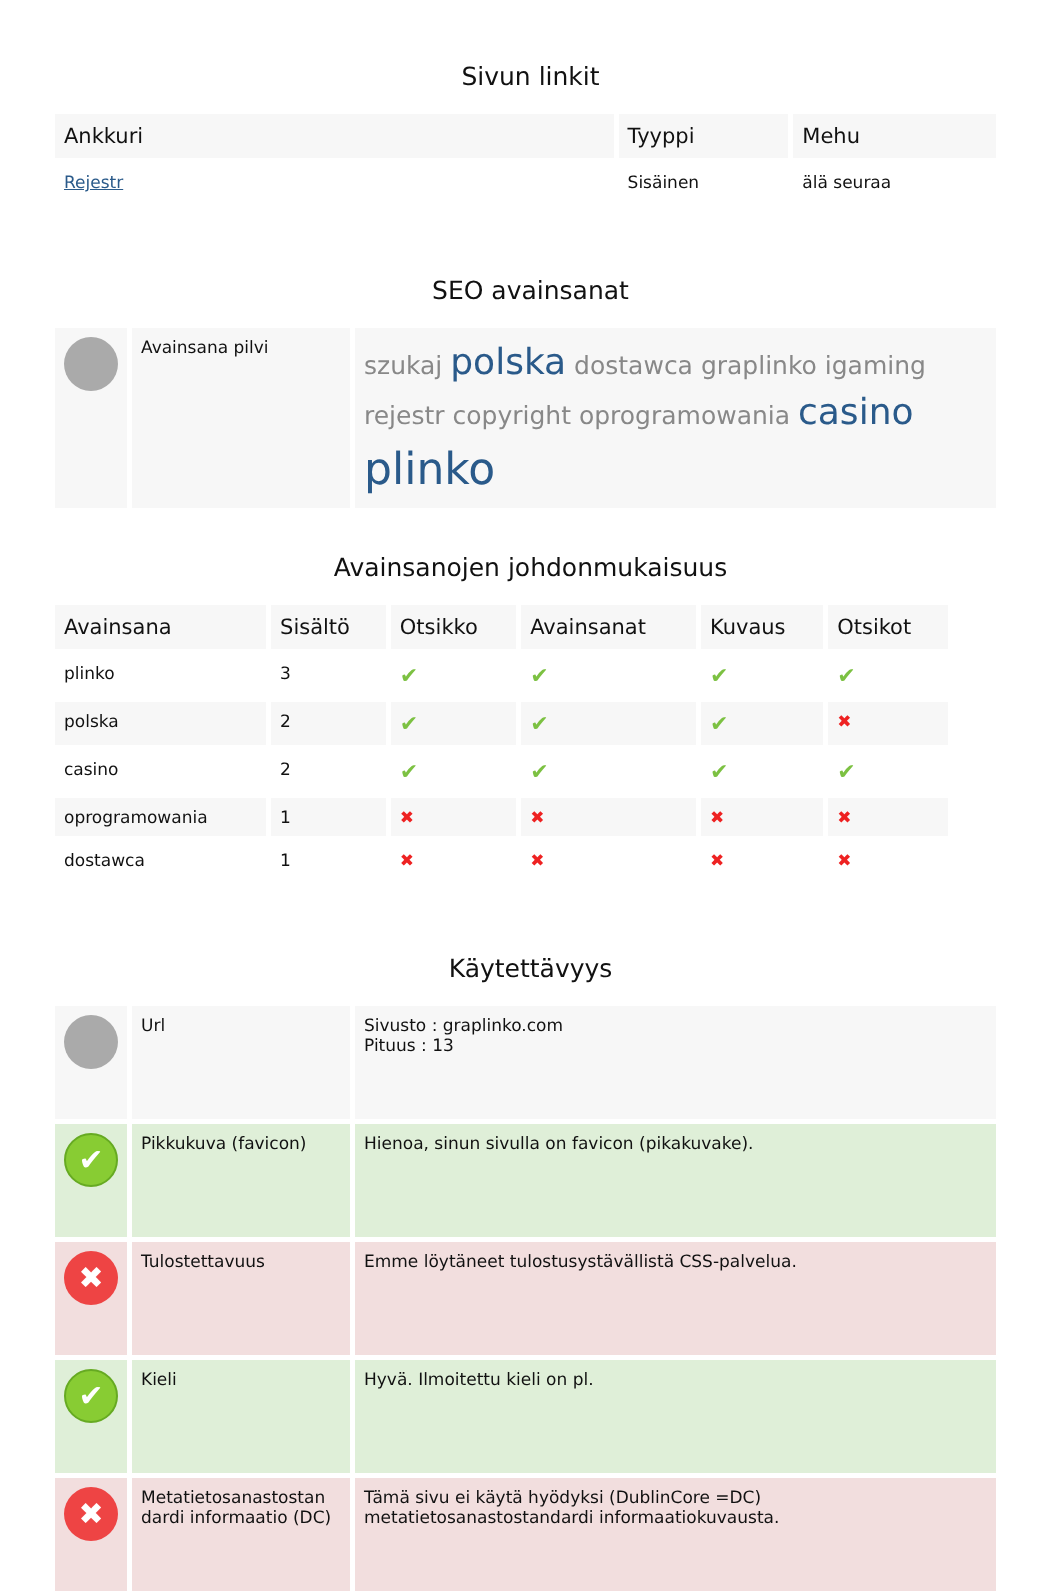Sivun linkit
| Ankkuri | Tyyppi | Mehu |
| --- | --- | --- |
| Rejestr | Sisäinen | älä seuraa |
SEO avainsanat
| | Avainsana pilvi | szukaj polska dostawca graplinko igaming rejestr copyright oprogramowania casino plinko |
Avainsanojen johdonmukaisuus
| Avainsana | Sisältö | Otsikko | Avainsanat | Kuvaus | Otsikot |
| --- | --- | --- | --- | --- | --- |
| plinko | 3 | ✔ | ✔ | ✔ | ✔ |
| polska | 2 | ✔ | ✔ | ✔ | ✖ |
| casino | 2 | ✔ | ✔ | ✔ | ✔ |
| oprogramowania | 1 | ✖ | ✖ | ✖ | ✖ |
| dostawca | 1 | ✖ | ✖ | ✖ | ✖ |
Käytettävyys
| | Url | Sivusto : graplinko.com Pituus : 13 |
| ✔ | Pikkukuva (favicon) | Hienoa, sinun sivulla on favicon (pikakuvake). |
| ✖ | Tulostettavuus | Emme löytäneet tulostusystävällistä CSS-palvelua. |
| ✔ | Kieli | Hyvä. Ilmoitettu kieli on pl. |
| ✖ | Metatietosanastostan dardi informaatio (DC) | Tämä sivu ei käytä hyödyksi (DublinCore =DC) metatietosanastostandardi informaatiokuvausta. |